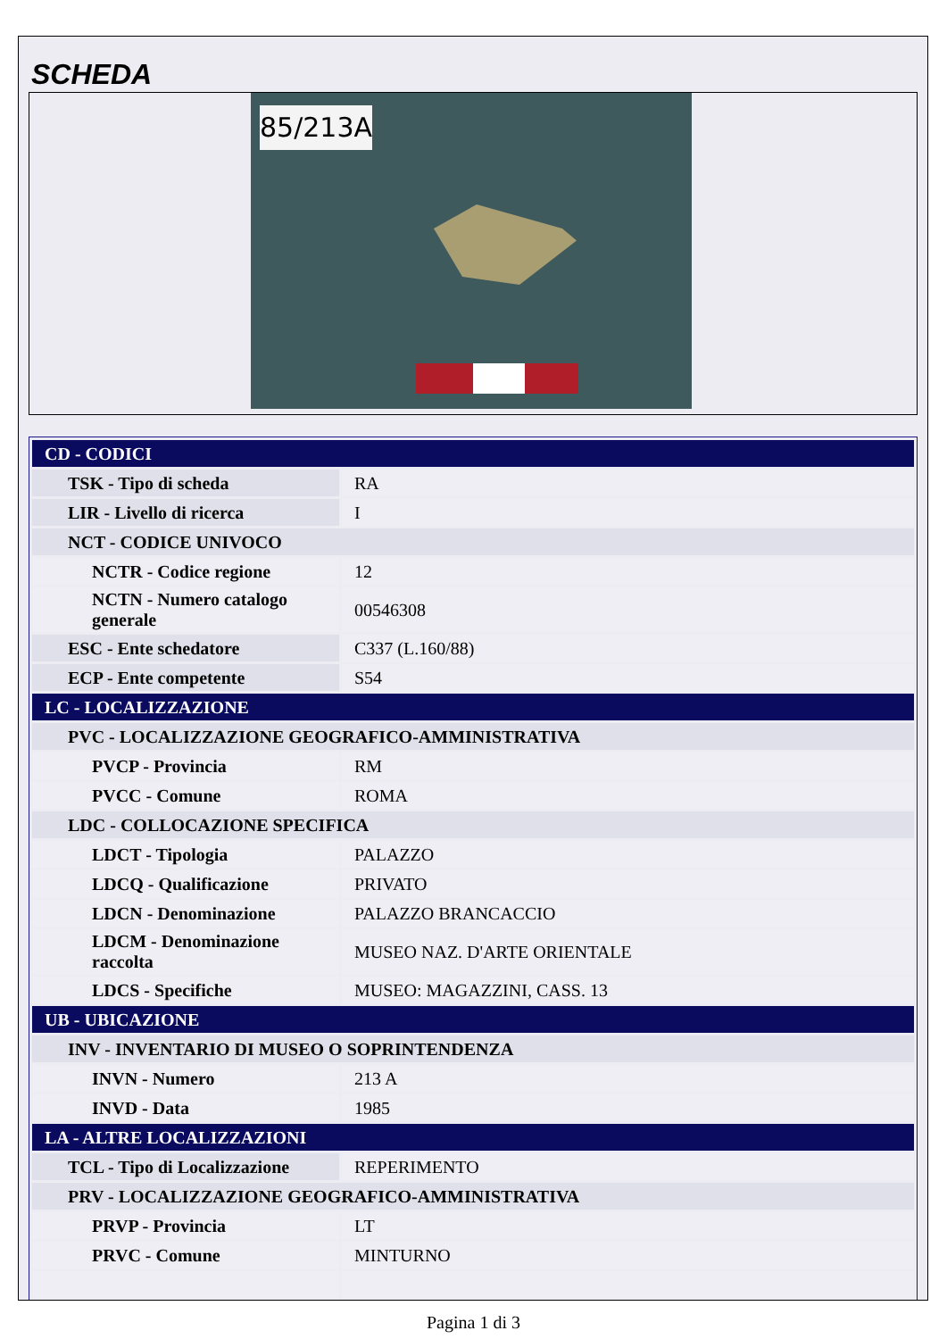SCHEDA
85/213A
| CD - CODICI | |
| TSK - Tipo di scheda | RA |
| LIR - Livello di ricerca | I |
| NCT - CODICE UNIVOCO | |
| NCTR - Codice regione | 12 |
| NCTN - Numero catalogo generale | 00546308 |
| ESC - Ente schedatore | C337 (L.160/88) |
| ECP - Ente competente | S54 |
| LC - LOCALIZZAZIONE | |
| PVC - LOCALIZZAZIONE GEOGRAFICO-AMMINISTRATIVA | |
| PVCP - Provincia | RM |
| PVCC - Comune | ROMA |
| LDC - COLLOCAZIONE SPECIFICA | |
| LDCT - Tipologia | PALAZZO |
| LDCQ - Qualificazione | PRIVATO |
| LDCN - Denominazione | PALAZZO BRANCACCIO |
| LDCM - Denominazione raccolta | MUSEO NAZ. D'ARTE ORIENTALE |
| LDCS - Specifiche | MUSEO: MAGAZZINI, CASS. 13 |
| UB - UBICAZIONE | |
| INV - INVENTARIO DI MUSEO O SOPRINTENDENZA | |
| INVN - Numero | 213 A |
| INVD - Data | 1985 |
| LA - ALTRE LOCALIZZAZIONI | |
| TCL - Tipo di Localizzazione | REPERIMENTO |
| PRV - LOCALIZZAZIONE GEOGRAFICO-AMMINISTRATIVA | |
| PRVP - Provincia | LT |
| PRVC - Comune | MINTURNO |
Pagina 1 di 3